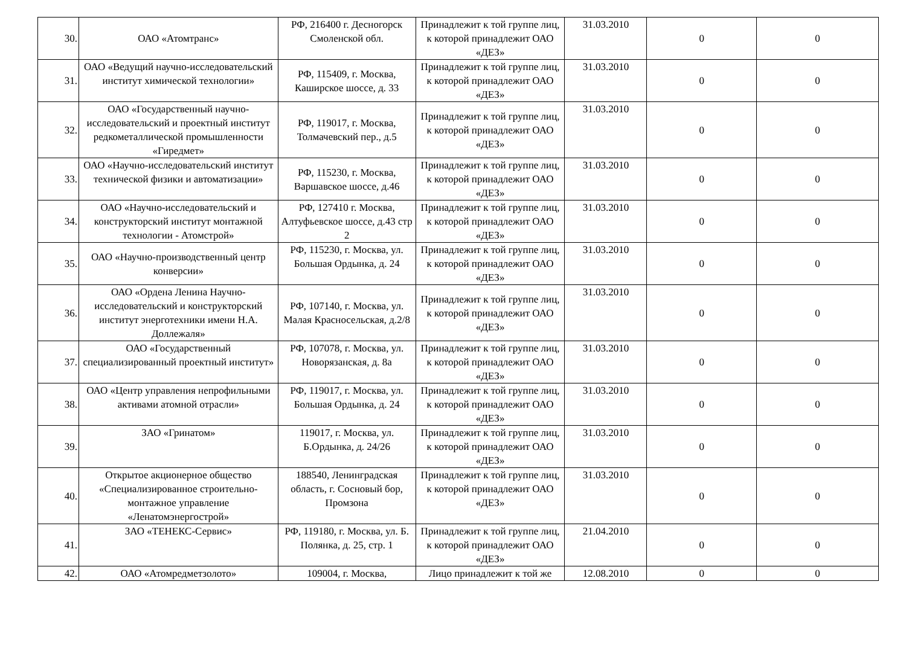| 30. | ОАО «Атомтранс» | РФ, 216400 г. Десногорск Смоленской обл. | Принадлежит к той группе лиц, к которой принадлежит ОАО «ДЕЗ» | 31.03.2010 | 0 | 0 |
| 31. | ОАО «Ведущий научно-исследовательский институт химической технологии» | РФ, 115409, г. Москва, Каширское шоссе, д. 33 | Принадлежит к той группе лиц, к которой принадлежит ОАО «ДЕЗ» | 31.03.2010 | 0 | 0 |
| 32. | ОАО «Государственный научно-исследовательский и проектный институт редкометаллической промышленности «Гиредмет» | РФ, 119017, г. Москва, Толмачевский пер., д.5 | Принадлежит к той группе лиц, к которой принадлежит ОАО «ДЕЗ» | 31.03.2010 | 0 | 0 |
| 33. | ОАО «Научно-исследовательский институт технической физики и автоматизации» | РФ, 115230, г. Москва, Варшавское шоссе, д.46 | Принадлежит к той группе лиц, к которой принадлежит ОАО «ДЕЗ» | 31.03.2010 | 0 | 0 |
| 34. | ОАО «Научно-исследовательский и конструкторский институт монтажной технологии - Атомстрой» | РФ, 127410 г. Москва, Алтуфьевское шоссе, д.43 стр 2 | Принадлежит к той группе лиц, к которой принадлежит ОАО «ДЕЗ» | 31.03.2010 | 0 | 0 |
| 35. | ОАО «Научно-производственный центр конверсии» | РФ, 115230, г. Москва, ул. Большая Ордынка, д. 24 | Принадлежит к той группе лиц, к которой принадлежит ОАО «ДЕЗ» | 31.03.2010 | 0 | 0 |
| 36. | ОАО «Ордена Ленина Научно-исследовательский и конструкторский институт энерготехники имени Н.А. Доллежаля» | РФ, 107140, г. Москва, ул. Малая Красносельская, д.2/8 | Принадлежит к той группе лиц, к которой принадлежит ОАО «ДЕЗ» | 31.03.2010 | 0 | 0 |
| 37. | ОАО «Государственный специализированный проектный институт» | РФ, 107078, г. Москва, ул. Новорязанская, д. 8а | Принадлежит к той группе лиц, к которой принадлежит ОАО «ДЕЗ» | 31.03.2010 | 0 | 0 |
| 38. | ОАО «Центр управления непрофильными активами атомной отрасли» | РФ, 119017, г. Москва, ул. Большая Ордынка, д. 24 | Принадлежит к той группе лиц, к которой принадлежит ОАО «ДЕЗ» | 31.03.2010 | 0 | 0 |
| 39. | ЗАО «Гринатом» | 119017, г. Москва, ул. Б.Ордынка, д. 24/26 | Принадлежит к той группе лиц, к которой принадлежит ОАО «ДЕЗ» | 31.03.2010 | 0 | 0 |
| 40. | Открытое акционерное общество «Специализированное строительно-монтажное управление «Ленатомэнергострой» | 188540, Ленинградская область, г. Сосновый бор, Промзона | Принадлежит к той группе лиц, к которой принадлежит ОАО «ДЕЗ» | 31.03.2010 | 0 | 0 |
| 41. | ЗАО «ТЕНЕКС-Сервис» | РФ, 119180, г. Москва, ул. Б. Полянка, д. 25, стр. 1 | Принадлежит к той группе лиц, к которой принадлежит ОАО «ДЕЗ» | 21.04.2010 | 0 | 0 |
| 42. | ОАО «Атомредметзолото» | 109004, г. Москва, | Лицо принадлежит к той же | 12.08.2010 | 0 | 0 |